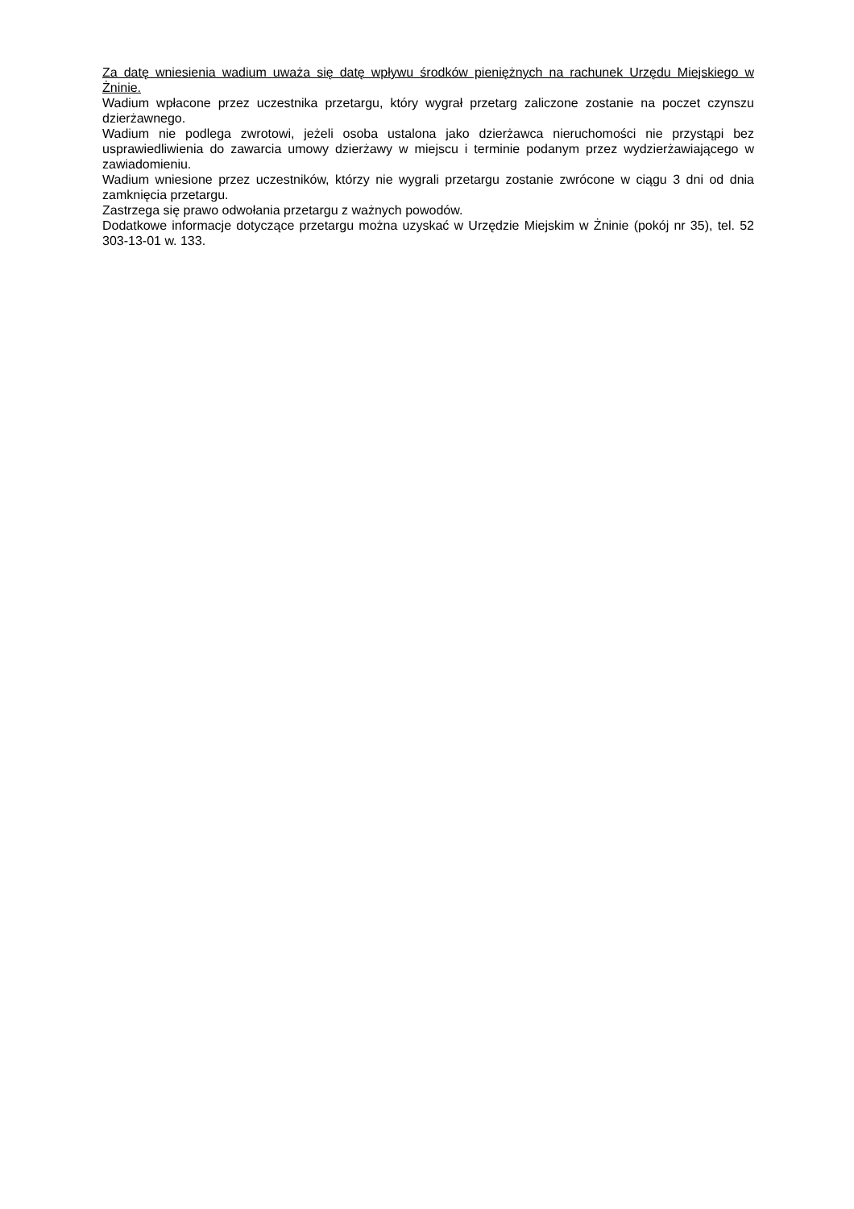Za datę wniesienia wadium uważa się datę wpływu środków pieniężnych na rachunek Urzędu Miejskiego w Żninie.
Wadium wpłacone przez uczestnika przetargu, który wygrał przetarg zaliczone zostanie na poczet czynszu dzierżawnego.
Wadium nie podlega zwrotowi, jeżeli osoba ustalona jako dzierżawca nieruchomości nie przystąpi bez usprawiedliwienia do zawarcia umowy dzierżawy w miejscu i terminie podanym przez wydzierżawiającego w zawiadomieniu.
Wadium wniesione przez uczestników, którzy nie wygrali przetargu zostanie zwrócone w ciągu 3 dni od dnia zamknięcia przetargu.
Zastrzega się prawo odwołania przetargu z ważnych powodów.
Dodatkowe informacje dotyczące przetargu można uzyskać w Urzędzie Miejskim w Żninie (pokój nr 35), tel. 52 303-13-01 w. 133.